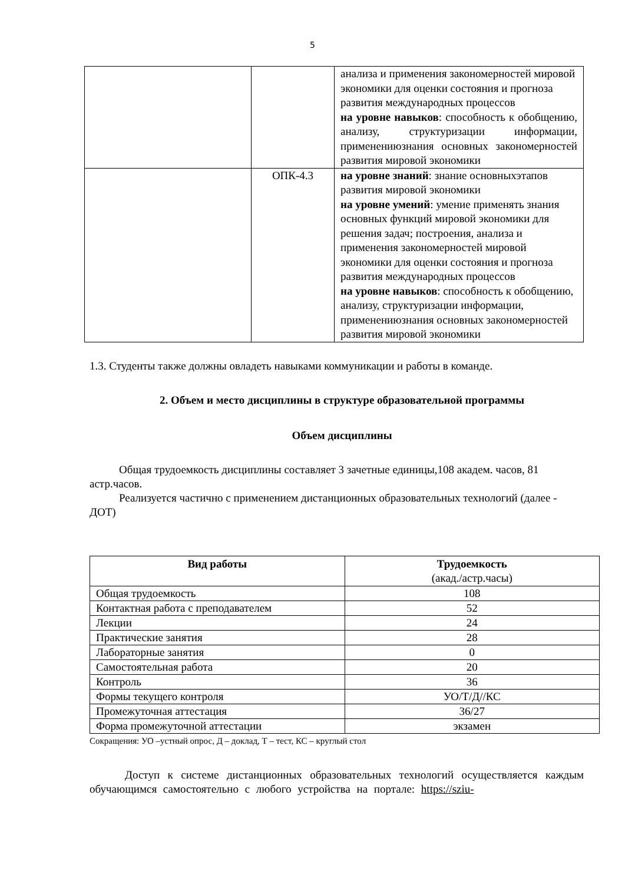5
| | | анализа и применения закономерностей мировой экономики для оценки состояния и прогноза развития международных процессов на уровне навыков : способность к обобщению, анализу, структуризации информации, применениюзнания основных закономерностей развития мировой экономики |
| | ОПК-4.3 | на уровне знаний : знание основныхэтапов развития мировой экономики на уровне умений : умение применять знания основных функций мировой экономики для решения задач; построения, анализа и применения закономерностей мировой экономики для оценки состояния и прогноза развития международных процессов на уровне навыков : способность к обобщению, анализу, структуризации информации, применениюзнания основных закономерностей развития мировой экономики |
1.3. Студенты также должны овладеть навыками коммуникации и работы в команде.
2. Объем и место дисциплины в структуре образовательной программы
Объем дисциплины
Общая трудоемкость дисциплины составляет 3 зачетные единицы,108 академ. часов, 81 астр.часов.
Реализуется частично с применением дистанционных образовательных технологий (далее - ДОТ)
| Вид работы | Трудоемкость (акад./астр.часы) |
| --- | --- |
| Общая трудоемкость | 108 |
| Контактная работа с преподавателем | 52 |
| Лекции | 24 |
| Практические занятия | 28 |
| Лабораторные занятия | 0 |
| Самостоятельная работа | 20 |
| Контроль | 36 |
| Формы текущего контроля | УО/Т/Д//КС |
| Промежуточная аттестация | 36/27 |
| Форма промежуточной аттестации | экзамен |
Сокращения: УО –устный опрос, Д – доклад, Т – тест, КС – круглый стол
Доступ к системе дистанционных образовательных технологий осуществляется каждым обучающимся самостоятельно с любого устройства на портале: https://sziu-